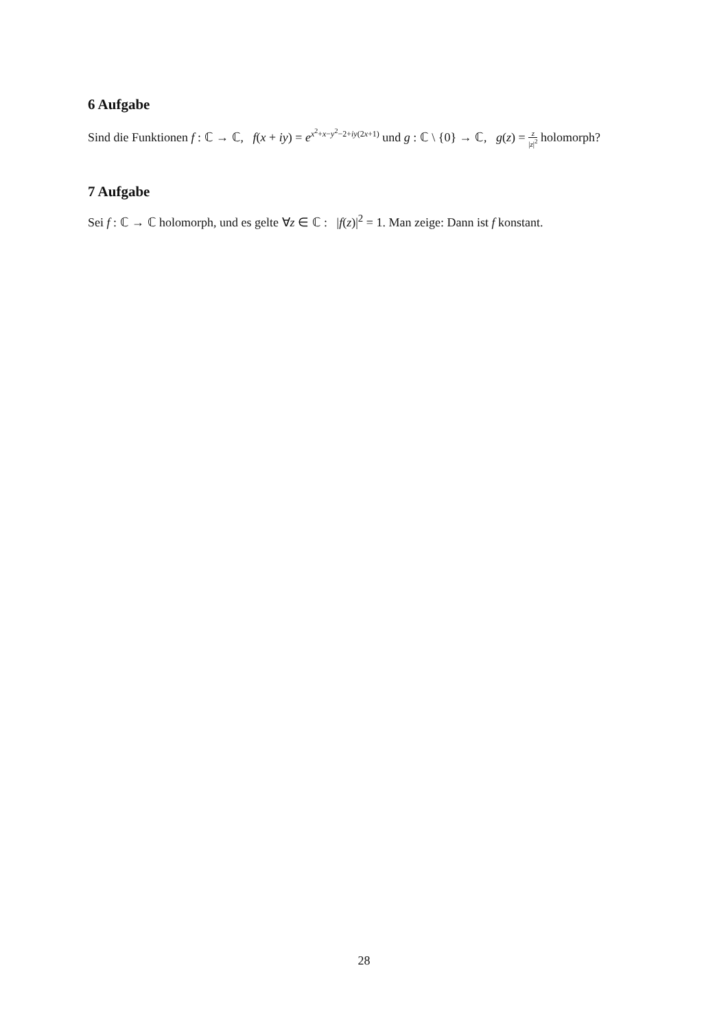6 Aufgabe
Sind die Funktionen f : ℂ → ℂ, f(x + iy) = e<sup>x<sup>2</sup>+x−y<sup>2</sup>−2+iy(2x+1)</sup> und g : ℂ \ {0} → ℂ, g(z) = z |z|<sup>2</sup> holomorph?
7 Aufgabe
Sei f : ℂ → ℂ holomorph, und es gelte ∀z ∈ ℂ : |f(z)|<sup>2</sup> = 1. Man zeige: Dann ist f konstant.
28